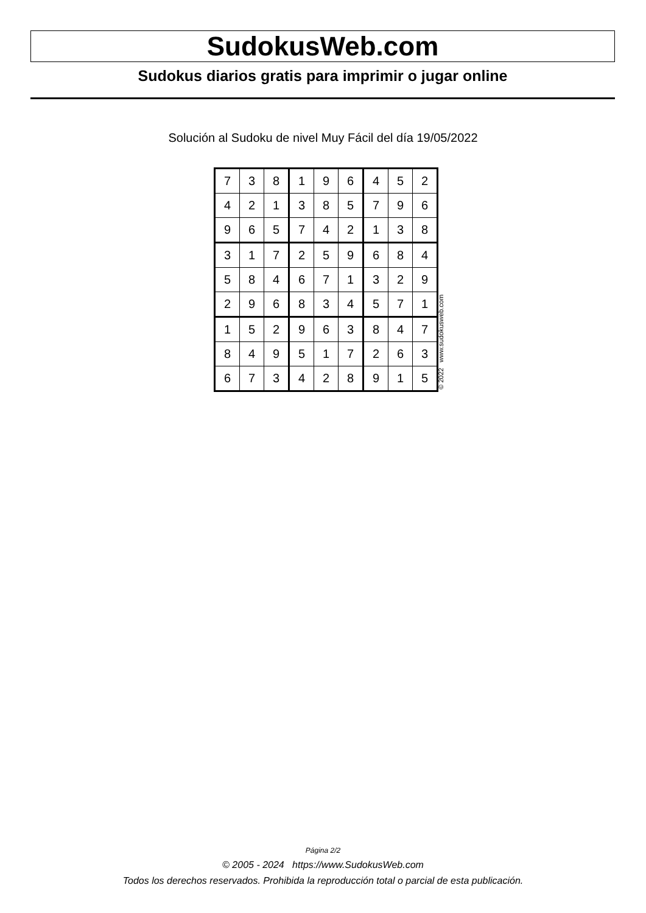SudokusWeb.com
Sudokus diarios gratis para imprimir o jugar online
Solución al Sudoku de nivel Muy Fácil del día 19/05/2022
| 7 | 3 | 8 | 1 | 9 | 6 | 4 | 5 | 2 |
| 4 | 2 | 1 | 3 | 8 | 5 | 7 | 9 | 6 |
| 9 | 6 | 5 | 7 | 4 | 2 | 1 | 3 | 8 |
| 3 | 1 | 7 | 2 | 5 | 9 | 6 | 8 | 4 |
| 5 | 8 | 4 | 6 | 7 | 1 | 3 | 2 | 9 |
| 2 | 9 | 6 | 8 | 3 | 4 | 5 | 7 | 1 |
| 1 | 5 | 2 | 9 | 6 | 3 | 8 | 4 | 7 |
| 8 | 4 | 9 | 5 | 1 | 7 | 2 | 6 | 3 |
| 6 | 7 | 3 | 4 | 2 | 8 | 9 | 1 | 5 |
© 2022 www.sudokusweb.com
Página 2/2
© 2005 - 2024 https://www.SudokusWeb.com
Todos los derechos reservados. Prohibida la reproducción total o parcial de esta publicación.